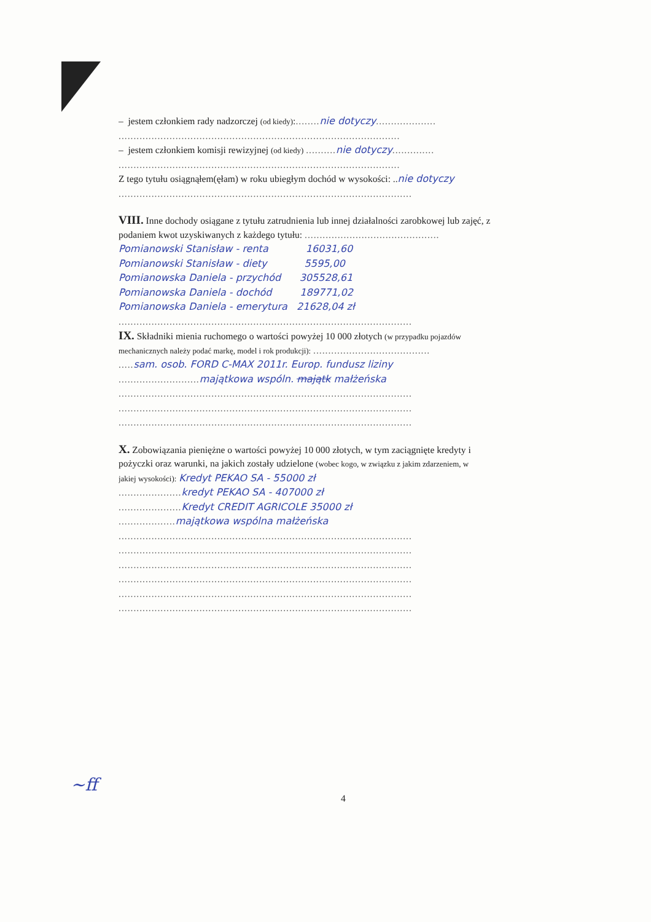– jestem członkiem rady nadzorczej (od kiedy):........ nie dotyczy....................
..............................................................................................
– jestem członkiem komisji rewizyjnej (od kiedy) .......... nie dotyczy..............
..............................................................................................
Z tego tytułu osiągnąłem(ęłam) w roku ubiegłym dochód w wysokości: ..nie dotyczy
..................................................................................................
VIII. Inne dochody osiągane z tytułu zatrudnienia lub innej działalności zarobkowej lub zajęć, z
podaniem kwot uzyskiwanych z każdego tytułu: .............................................
Pomianowski Stanisław - renta 16031,60
Pomianowski Stanisław - diety 5595,00
Pomianowska Daniela - przychód 305528,61
Pomianowska Daniela - dochód 189771,02
Pomianowska Daniela - emerytura 21628,04 zł
..................................................................................................
IX. Składniki mienia ruchomego o wartości powyżej 10 000 złotych (w przypadku pojazdów
mechanicznych należy podać markę, model i rok produkcji): .......................................
..... sam. osob. FORD C-MAX 2011r. Europ. fundusz liziny
........................... majątkowa wspóln. majątk małżeńska
..................................................................................................
..................................................................................................
..................................................................................................
X. Zobowiązania pieniężne o wartości powyżej 10 000 złotych, w tym zaciągnięte kredyty i
pożyczki oraz warunki, na jakich zostały udzielone (wobec kogo, w związku z jakim zdarzeniem, w
jakiej wysokości): Kredyt PEKAO SA - 55000 zł
..................... kredyt PEKAO SA - 407000 zł
..................... Kredyt CREDIT AGRICOLE 35000 zł
................... majątkowa wspólna małżeńska
..................................................................................................
..................................................................................................
..................................................................................................
..................................................................................................
..................................................................................................
..................................................................................................
~ff
4